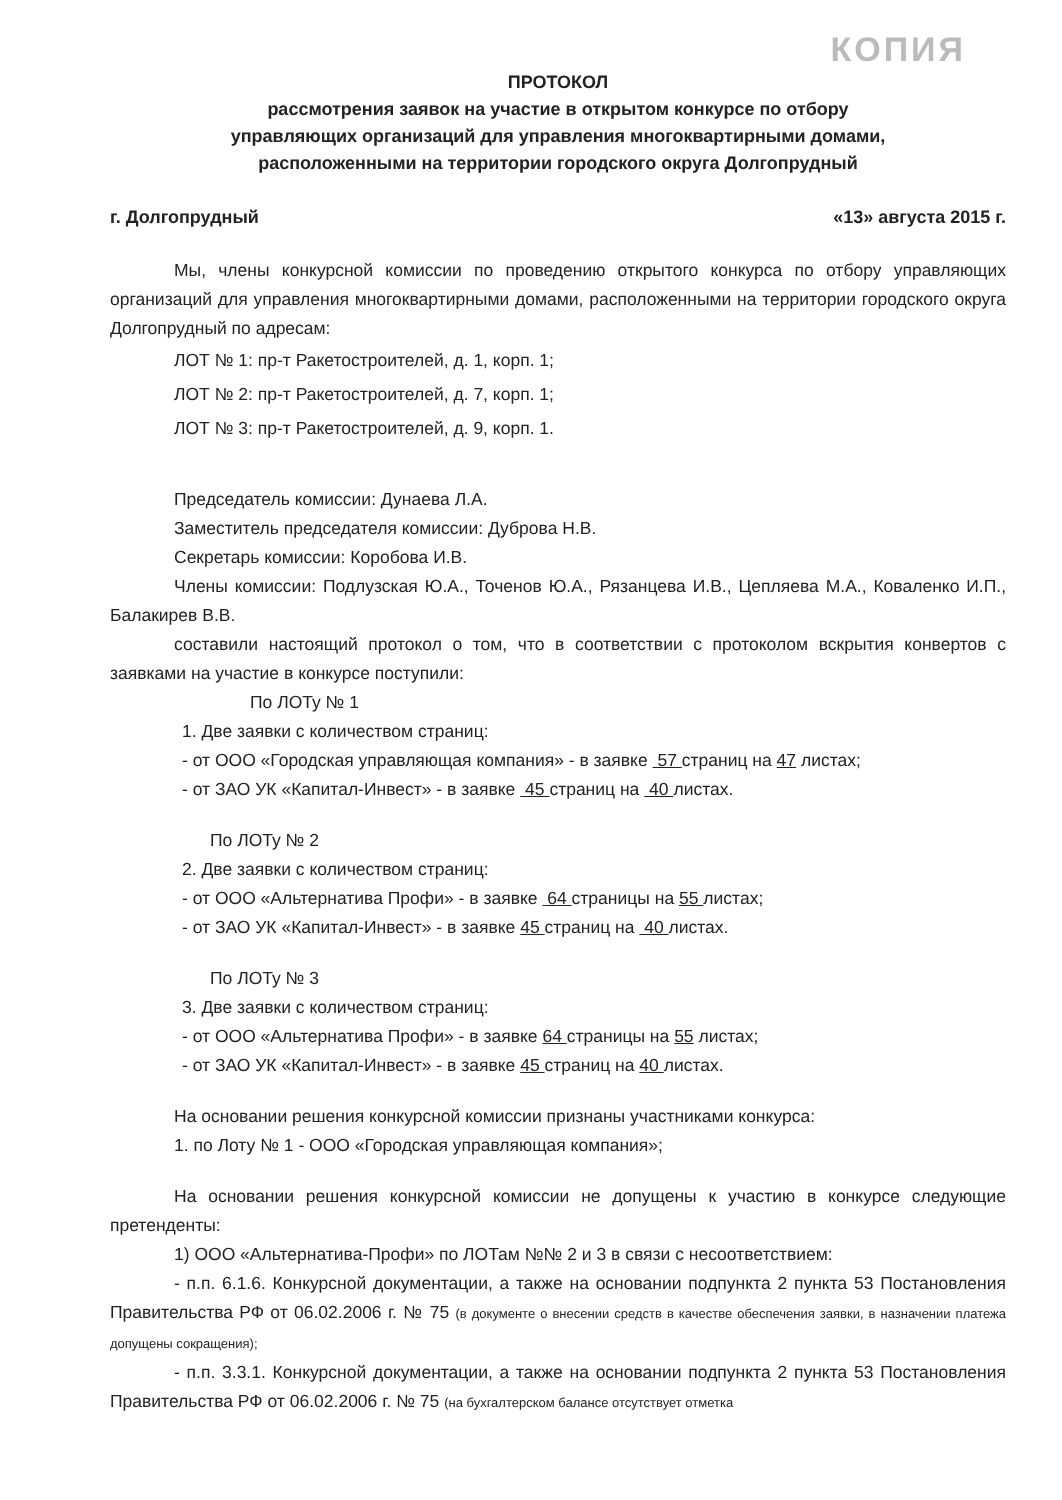КОПИЯ
ПРОТОКОЛ
рассмотрения заявок на участие в открытом конкурсе по отбору
управляющих организаций для управления многоквартирными домами,
расположенными на территории городского округа Долгопрудный
г. Долгопрудный «13» августа 2015 г.
Мы, члены конкурсной комиссии по проведению открытого конкурса по отбору управляющих организаций для управления многоквартирными домами, расположенными на территории городского округа Долгопрудный по адресам:
ЛОТ № 1: пр-т Ракетостроителей, д. 1, корп. 1;
ЛОТ № 2: пр-т Ракетостроителей, д. 7, корп. 1;
ЛОТ № 3: пр-т Ракетостроителей, д. 9, корп. 1.
Председатель комиссии: Дунаева Л.А.
Заместитель председателя комиссии: Дуброва Н.В.
Секретарь комиссии: Коробова И.В.
Члены комиссии: Подлузская Ю.А., Точенов Ю.А., Рязанцева И.В., Цепляева М.А., Коваленко И.П., Балакирев В.В.
составили настоящий протокол о том, что в соответствии с протоколом вскрытия конвертов с заявками на участие в конкурсе поступили:
По ЛОТу № 1
1. Две заявки с количеством страниц:
- от ООО «Городская управляющая компания» - в заявке 57 страниц на 47 листах;
- от ЗАО УК «Капитал-Инвест» - в заявке 45 страниц на 40 листах.
По ЛОТу № 2
2. Две заявки с количеством страниц:
- от ООО «Альтернатива Профи» - в заявке 64 страницы на 55 листах;
- от ЗАО УК «Капитал-Инвест» - в заявке 45 страниц на 40 листах.
По ЛОТу № 3
3. Две заявки с количеством страниц:
- от ООО «Альтернатива Профи» - в заявке 64 страницы на 55 листах;
- от ЗАО УК «Капитал-Инвест» - в заявке 45 страниц на 40 листах.
На основании решения конкурсной комиссии признаны участниками конкурса:
1. по Лоту № 1 - ООО «Городская управляющая компания»;
На основании решения конкурсной комиссии не допущены к участию в конкурсе следующие претенденты:
1) ООО «Альтернатива-Профи» по ЛОТам №№ 2 и 3 в связи с несоответствием:
- п.п. 6.1.6. Конкурсной документации, а также на основании подпункта 2 пункта 53 Постановления Правительства РФ от 06.02.2006 г. № 75 (в документе о внесении средств в качестве обеспечения заявки, в назначении платежа допущены сокращения);
- п.п. 3.3.1. Конкурсной документации, а также на основании подпункта 2 пункта 53 Постановления Правительства РФ от 06.02.2006 г. № 75 (на бухгалтерском балансе отсутствует отметка